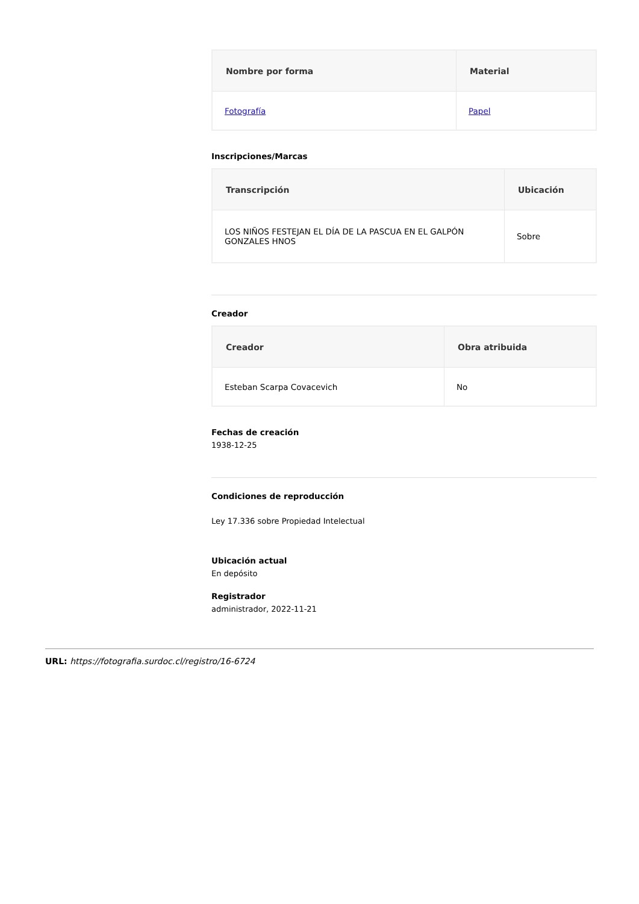| Nombre por forma | Material |
| --- | --- |
| Fotografía | Papel |
Inscripciones/Marcas
| Transcripción | Ubicación |
| --- | --- |
| LOS NIÑOS FESTEJAN EL DÍA DE LA PASCUA EN EL GALPÓN GONZALES HNOS | Sobre |
Creador
| Creador | Obra atribuida |
| --- | --- |
| Esteban Scarpa Covacevich | No |
Fechas de creación
1938-12-25
Condiciones de reproducción
Ley 17.336 sobre Propiedad Intelectual
Ubicación actual
En depósito
Registrador
administrador, 2022-11-21
URL: https://fotografia.surdoc.cl/registro/16-6724